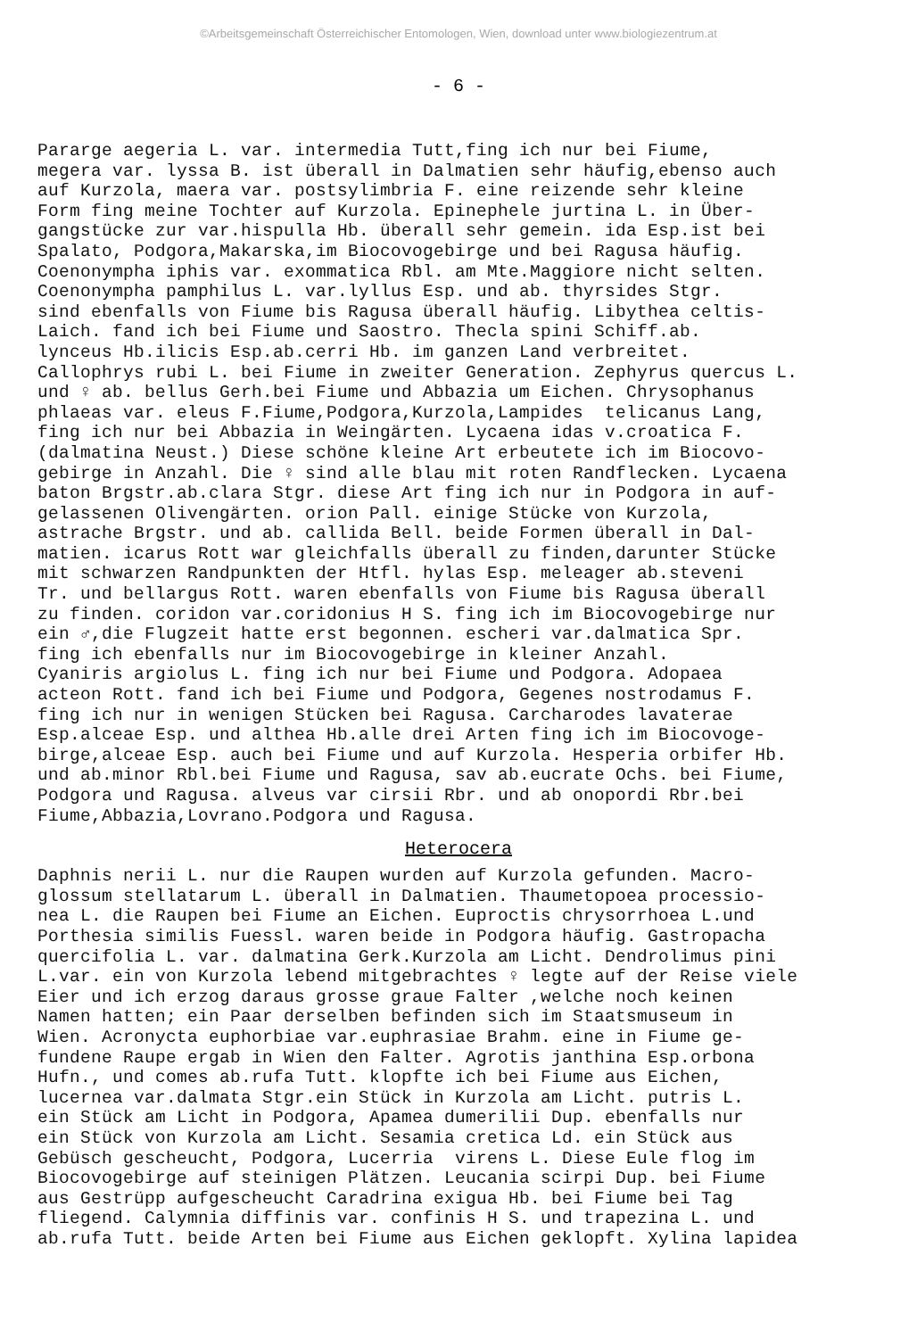©Arbeitsgemeinschaft Österreichischer Entomologen, Wien, download unter www.biologiezentrum.at
- 6 -
Pararge aegeria L. var. intermedia Tutt,fing ich nur bei Fiume, megera var. lyssa B. ist überall in Dalmatien sehr häufig,ebenso auch auf Kurzola, maera var. postsylimbria F. eine reizende sehr kleine Form fing meine Tochter auf Kurzola. Epinephele jurtina L. in Über- gangstücke zur var.hispulla Hb. überall sehr gemein. ida Esp.ist bei Spalato, Podgora,Makarska,im Biocovogebirge und bei Ragusa häufig. Coenonympha iphis var. exommatica Rbl. am Mte.Maggiore nicht selten. Coenonympha pamphilus L. var.lyllus Esp. und ab. thyrsides Stgr. sind ebenfalls von Fiume bis Ragusa überall häufig. Libythea celtis- Laich. fand ich bei Fiume und Saostro. Thecla spini Schiff.ab. lynceus Hb.ilicis Esp.ab.cerri Hb. im ganzen Land verbreitet. Callophrys rubi L. bei Fiume in zweiter Generation. Zephyrus quercus L. und ♀ ab. bellus Gerh.bei Fiume und Abbazia um Eichen. Chrysophanus phlaeas var. eleus F.Fiume,Podgora,Kurzola,Lampides telicanus Lang, fing ich nur bei Abbazia in Weingärten. Lycaena idas v.croatica F. (dalmatina Neust.) Diese schöne kleine Art erbeutete ich im Biocovo- gebirge in Anzahl. Die ♀ sind alle blau mit roten Randflecken. Lycaena baton Brgstr.ab.clara Stgr. diese Art fing ich nur in Podgora in auf- gelassenen Olivengärten. orion Pall. einige Stücke von Kurzola, astrache Brgstr. und ab. callida Bell. beide Formen überall in Dal- matien. icarus Rott war gleichfalls überall zu finden,darunter Stücke mit schwarzen Randpunkten der Htfl. hylas Esp. meleager ab.steveni Tr. und bellargus Rott. waren ebenfalls von Fiume bis Ragusa überall zu finden. coridon var.coridonius H S. fing ich im Biocovogebirge nur ein ♂,die Flugzeit hatte erst begonnen. escheri var.dalmatica Spr. fing ich ebenfalls nur im Biocovogebirge in kleiner Anzahl. Cyaniris argiolus L. fing ich nur bei Fiume und Podgora. Adopaea acteon Rott. fand ich bei Fiume und Podgora, Gegenes nostrodamus F. fing ich nur in wenigen Stücken bei Ragusa. Carcharodes lavaterae Esp.alceae Esp. und althea Hb.alle drei Arten fing ich im Biocovoge- birge,alceae Esp. auch bei Fiume und auf Kurzola. Hesperia orbifer Hb. und ab.minor Rbl.bei Fiume und Ragusa, sav ab.eucrate Ochs. bei Fiume, Podgora und Ragusa. alveus var cirsii Rbr. und ab onopordi Rbr.bei Fiume,Abbazia,Lovrano.Podgora und Ragusa.
Heterocera
Daphnis nerii L. nur die Raupen wurden auf Kurzola gefunden. Macro- glossum stellatarum L. überall in Dalmatien. Thaumetopoea processio- nea L. die Raupen bei Fiume an Eichen. Euproctis chrysorrhoea L.und Porthesia similis Fuessl. waren beide in Podgora häufig. Gastropacha quercifolia L. var. dalmatina Gerk.Kurzola am Licht. Dendrolimus pini L.var. ein von Kurzola lebend mitgebrachtes ♀ legte auf der Reise viele Eier und ich erzog daraus grosse graue Falter ,welche noch keinen Namen hatten; ein Paar derselben befinden sich im Staatsmuseum in Wien. Acronycta euphorbiae var.euphrasiae Brahm. eine in Fiume ge- fundene Raupe ergab in Wien den Falter. Agrotis janthina Esp.orbona Hufn., und comes ab.rufa Tutt. klopfte ich bei Fiume aus Eichen, lucernea var.dalmata Stgr.ein Stück in Kurzola am Licht. putris L. ein Stück am Licht in Podgora, Apamea dumerilii Dup. ebenfalls nur ein Stück von Kurzola am Licht. Sesamia cretica Ld. ein Stück aus Gebüsch gescheucht, Podgora, Lucerria virens L. Diese Eule flog im Biocovogebirge auf steinigen Plätzen. Leucania scirpi Dup. bei Fiume aus Gestrüpp aufgescheucht Caradrina exigua Hb. bei Fiume bei Tag fliegend. Calymnia diffinis var. confinis H S. und trapezina L. und ab.rufa Tutt. beide Arten bei Fiume aus Eichen geklopft. Xylina lapidea